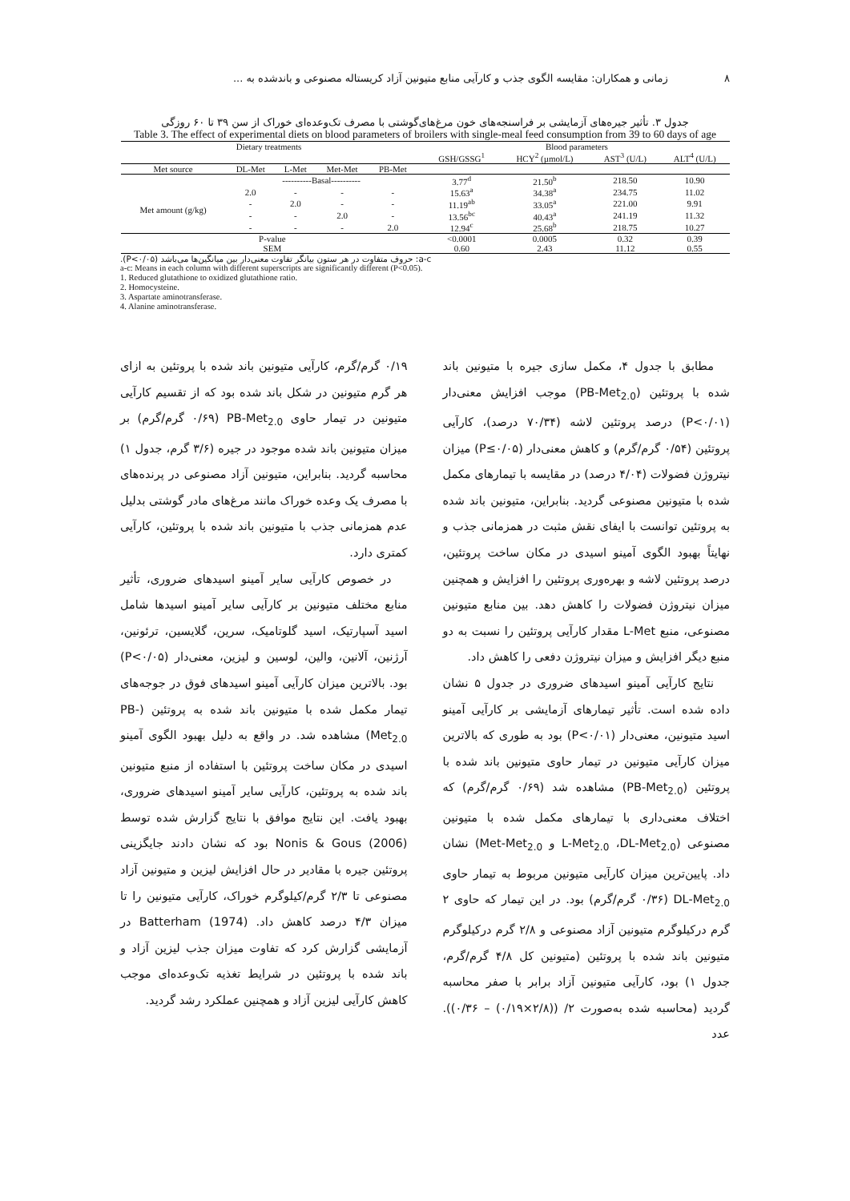۸ زمانی و همکاران: مقایسه الگوی جذب و کارآیی منابع متیونین آزاد کریستاله مصنوعی و باندشده به ...
جدول ۳. تأثیر جیره‌های آزمایشی بر فراسنجه‌های خون مرغ‌های‌گوشتی با مصرف تک‌وعده‌ای خوراک از سن ۳۹ تا ۶۰ روزگی
Table 3. The effect of experimental diets on blood parameters of broilers with single-meal feed consumption from 39 to 60 days of age
| Dietary treatments | | | | | | Blood parameters | | | |
| --- | --- | --- | --- | --- | --- | --- | --- | --- | --- |
| | | | | | | GSH/GSSG<sup>1</sup> | HCY<sup>2</sup> (µmol/L) | AST<sup>3</sup> (U/L) | ALT<sup>4</sup> (U/L) |
| Met source | DL-Met | L-Met | Met-Met | PB-Met | | | | | |
| | ----------Basal---------- | | | | | 3.77<sup>d</sup> | 21.50<sup>b</sup> | 218.50 | 10.90 |
| Met amount (g/kg) | 2.0 | - | - | - | | 15.63<sup>a</sup> | 34.38<sup>a</sup> | 234.75 | 11.02 |
| | - | 2.0 | - | - | | 11.19<sup>ab</sup> | 33.05<sup>a</sup> | 221.00 | 9.91 |
| | - | - | 2.0 | - | | 13.56<sup>bc</sup> | 40.43<sup>a</sup> | 241.19 | 11.32 |
| | - | - | - | 2.0 | | 12.94<sup>c</sup> | 25.68<sup>b</sup> | 218.75 | 10.27 |
| P-value | | | | | | <0.0001 | 0.0005 | 0.32 | 0.39 |
| SEM | | | | | | 0.60 | 2.43 | 11.12 | 0.55 |
a-c: حروف متفاوت در هر ستون بیانگر تفاوت معنی‌دار بین میانگین‌ها می‌باشد (P<۰/۰۵).
a-c: Means in each column with different superscripts are significantly different (P<0.05).
1. Reduced glutathione to oxidized glutathione ratio.
2. Homocysteine.
3. Aspartate aminotransferase.
4. Alanine aminotransferase.
مطابق با جدول ۴، مکمل سازی جیره با متیونین باند شده با پروتئین (PB-Met<sub>2.0</sub>) موجب افزایش معنی‌دار (P<۰/۰۱) درصد پروتئین لاشه (۷۰/۳۴ درصد)، کارآیی پروتئین (۰/۵۴ گرم/گرم) و کاهش معنی‌دار (P≤۰/۰۵) میزان نیتروژن فضولات (۴/۰۴ درصد) در مقایسه با تیمارهای مکمل شده با متیونین مصنوعی گردید. بنابراین، متیونین باند شده به پروتئین توانست با ایفای نقش مثبت در همزمانی جذب و نهایتاً بهبود الگوی آمینو اسیدی در مکان ساخت پروتئین، درصد پروتئین لاشه و بهره‌وری پروتئین را افزایش و همچنین میزان نیتروژن فضولات را کاهش دهد. بین منابع متیونین مصنوعی، منبع L-Met مقدار کارآیی پروتئین را نسبت به دو منبع دیگر افزایش و میزان نیتروژن دفعی را کاهش داد.
نتایج کارآیی آمینو اسیدهای ضروری در جدول ۵ نشان داده شده است. تأثیر تیمارهای آزمایشی بر کارآیی آمینو اسید متیونین، معنی‌دار (P<۰/۰۱) بود به طوری که بالاترین میزان کارآیی متیونین در تیمار حاوی متیونین باند شده با پروتئین (PB-Met<sub>2.0</sub>) مشاهده شد (۰/۶۹ گرم/گرم) که اختلاف معنی‌داری با تیمارهای مکمل شده با متیونین مصنوعی (L-Met<sub>2.0</sub> ،DL-Met<sub>2.0</sub> و Met-Met<sub>2.0</sub>) نشان داد. پایین‌ترین میزان کارآیی متیونین مربوط به تیمار حاوی DL-Met<sub>2.0</sub> (۰/۳۶ گرم/گرم) بود. در این تیمار که حاوی ۲ گرم درکیلوگرم متیونین آزاد مصنوعی و ۲/۸ گرم درکیلوگرم متیونین باند شده با پروتئین (متیونین کل ۴/۸ گرم/گرم، جدول ۱) بود، کارآیی متیونین آزاد برابر با صفر محاسبه گردید (محاسبه شده به‌صورت ۲/ ((۲/۸×۰/۱۹) – ۰/۳۶)). عدد
۰/۱۹ گرم/گرم، کارآیی متیونین باند شده با پروتئین به ازای هر گرم متیونین در شکل باند شده بود که از تقسیم کارآیی متیونین در تیمار حاوی PB-Met<sub>2.0</sub> (۰/۶۹ گرم/گرم) بر میزان متیونین باند شده موجود در جیره (۳/۶ گرم، جدول ۱) محاسبه گردید. بنابراین، متیونین آزاد مصنوعی در پرنده‌های با مصرف یک وعده خوراک مانند مرغ‌های مادر گوشتی بدلیل عدم همزمانی جذب با متیونین باند شده با پروتئین، کارآیی کمتری دارد.
در خصوص کارآیی سایر آمینو اسیدهای ضروری، تأثیر منابع مختلف متیونین بر کارآیی سایر آمینو اسیدها شامل اسید آسپارتیک، اسید گلوتامیک، سرین، گلایسین، ترئونین، آرژنین، آلانین، والین، لوسین و لیزین، معنی‌دار (P<۰/۰۵) بود. بالاترین میزان کارآیی آمینو اسیدهای فوق در جوجه‌های تیمار مکمل شده با متیونین باند شده به پروتئین (PB-Met<sub>2.0</sub>) مشاهده شد. در واقع به دلیل بهبود الگوی آمینو اسیدی در مکان ساخت پروتئین با استفاده از منبع متیونین باند شده به پروتئین، کارآیی سایر آمینو اسیدهای ضروری، بهبود یافت. این نتایج موافق با نتایج گزارش شده توسط Nonis & Gous (2006) بود که نشان دادند جایگزینی پروتئین جیره با مقادیر در حال افزایش لیزین و متیونین آزاد مصنوعی تا ۲/۳ گرم/کیلوگرم خوراک، کارآیی متیونین را تا میزان ۴/۳ درصد کاهش داد. Batterham (1974) در آزمایشی گزارش کرد که تفاوت میزان جذب لیزین آزاد و باند شده با پروتئین در شرایط تغذیه تک‌وعده‌ای موجب کاهش کارآیی لیزین آزاد و همچنین عملکرد رشد گردید.